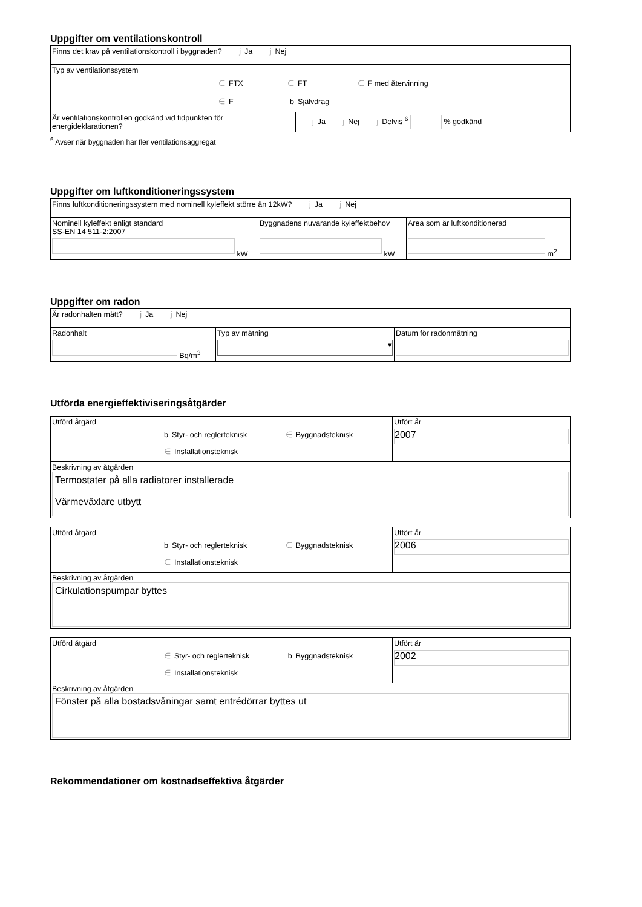Uppgifter om ventilationskontroll
| Finns det krav på ventilationskontroll i byggnaden? j Ja j Nej | |
| Typ av ventilationssystem ∈ FTX ∈ FT ∈ F med återvinning ∈ F b Självdrag | |
| Är ventilationskontrollen godkänd vid tidpunkten för energideklarationen? | j Ja j Nej j Delvis <sup>6</sup> % godkänd |
<sup>6</sup> Avser när byggnaden har fler ventilationsaggregat
Uppgifter om luftkonditioneringssystem
| Finns luftkonditioneringssystem med nominell kyleffekt större än 12kW? j Ja j Nej | | |
| Nominell kyleffekt enligt standard SS-EN 14 511-2:2007 kW | Byggnadens nuvarande kyleffektbehov kW | Area som är luftkonditionerad m<sup>2</sup> |
Uppgifter om radon
| Är radonhalten mätt? j Ja j Nej | | |
| Radonhalt Bq/m<sup>3</sup> | Typ av mätning ▾ | Datum för radonmätning |
Utförda energieffektiviseringsåtgärder
| Utförd åtgärd b Styr- och reglerteknisk ∈ Byggnadsteknisk ∈ Installationsteknisk | Utfört år 2007 |
| Beskrivning av åtgärden Termostater på alla radiatorer installerade Värmeväxlare utbytt | |
| Utförd åtgärd b Styr- och reglerteknisk ∈ Byggnadsteknisk ∈ Installationsteknisk | Utfört år 2006 |
| Beskrivning av åtgärden Cirkulationspumpar byttes | |
| Utförd åtgärd ∈ Styr- och reglerteknisk b Byggnadsteknisk ∈ Installationsteknisk | Utfört år 2002 |
| Beskrivning av åtgärden Fönster på alla bostadsvåningar samt entrédörrar byttes ut | |
Rekommendationer om kostnadseffektiva åtgärder